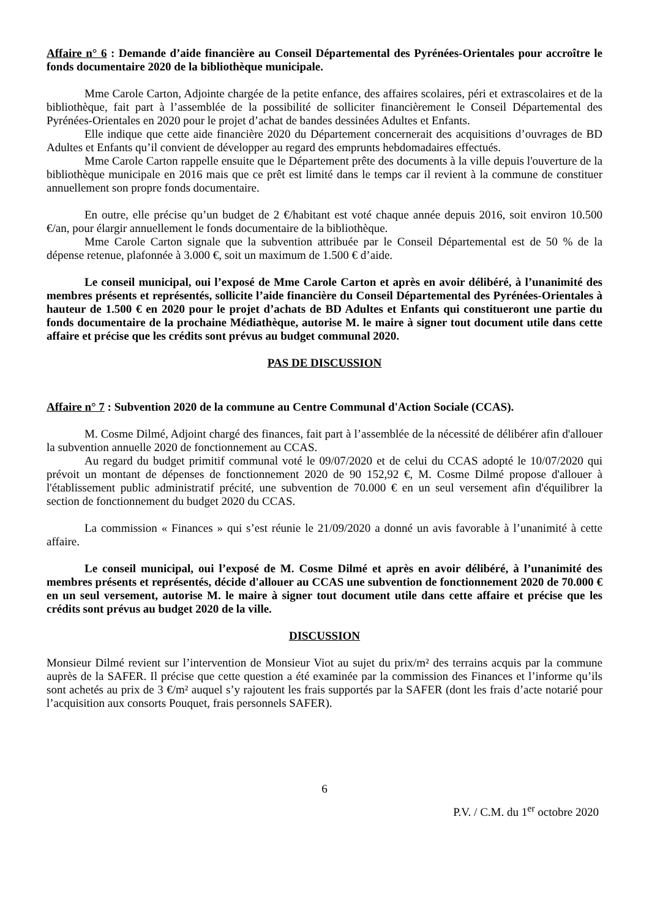Affaire n° 6 : Demande d’aide financière au Conseil Départemental des Pyrénées-Orientales pour accroître le fonds documentaire 2020 de la bibliothèque municipale.
Mme Carole Carton, Adjointe chargée de la petite enfance, des affaires scolaires, péri et extrascolaires et de la bibliothèque, fait part à l’assemblée de la possibilité de solliciter financièrement le Conseil Départemental des Pyrénées-Orientales en 2020 pour le projet d’achat de bandes dessinées Adultes et Enfants.
Elle indique que cette aide financière 2020 du Département concernerait des acquisitions d’ouvrages de BD Adultes et Enfants qu’il convient de développer au regard des emprunts hebdomadaires effectués.
Mme Carole Carton rappelle ensuite que le Département prête des documents à la ville depuis l'ouverture de la bibliothèque municipale en 2016 mais que ce prêt est limité dans le temps car il revient à la commune de constituer annuellement son propre fonds documentaire.
En outre, elle précise qu’un budget de 2 €/habitant est voté chaque année depuis 2016, soit environ 10.500 €/an, pour élargir annuellement le fonds documentaire de la bibliothèque.
Mme Carole Carton signale que la subvention attribuée par le Conseil Départemental est de 50 % de la dépense retenue, plafonnée à 3.000 €, soit un maximum de 1.500 € d’aide.
Le conseil municipal, oui l’exposé de Mme Carole Carton et après en avoir délibéré, à l’unanimité des membres présents et représentés, sollicite l’aide financière du Conseil Départemental des Pyrénées-Orientales à hauteur de 1.500 € en 2020 pour le projet d’achats de BD Adultes et Enfants qui constitueront une partie du fonds documentaire de la prochaine Médiathèque, autorise M. le maire à signer tout document utile dans cette affaire et précise que les crédits sont prévus au budget communal 2020.
PAS DE DISCUSSION
Affaire n° 7 : Subvention 2020 de la commune au Centre Communal d'Action Sociale (CCAS).
M. Cosme Dilmé, Adjoint chargé des finances, fait part à l’assemblée de la nécessité de délibérer afin d'allouer la subvention annuelle 2020 de fonctionnement au CCAS.
Au regard du budget primitif communal voté le 09/07/2020 et de celui du CCAS adopté le 10/07/2020 qui prévoit un montant de dépenses de fonctionnement 2020 de 90 152,92 €, M. Cosme Dilmé propose d'allouer à l'établissement public administratif précité, une subvention de 70.000 € en un seul versement afin d'équilibrer la section de fonctionnement du budget 2020 du CCAS.
La commission « Finances » qui s’est réunie le 21/09/2020 a donné un avis favorable à l’unanimité à cette affaire.
Le conseil municipal, oui l’exposé de M. Cosme Dilmé et après en avoir délibéré, à l’unanimité des membres présents et représentés, décide d'allouer au CCAS une subvention de fonctionnement 2020 de 70.000 € en un seul versement, autorise M. le maire à signer tout document utile dans cette affaire et précise que les crédits sont prévus au budget 2020 de la ville.
DISCUSSION
Monsieur Dilmé revient sur l’intervention de Monsieur Viot au sujet du prix/m² des terrains acquis par la commune auprès de la SAFER. Il précise que cette question a été examinée par la commission des Finances et l’informe qu’ils sont achetés au prix de 3 €/m² auquel s’y rajoutent les frais supportés par la SAFER (dont les frais d’acte notarié pour l’acquisition aux consorts Pouquet, frais personnels SAFER).
6
P.V. / C.M. du 1<sup>er</sup> octobre 2020